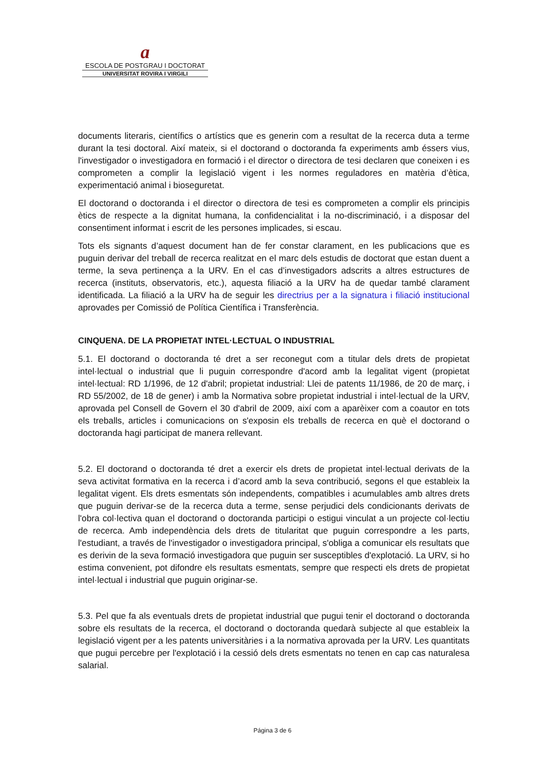a
ESCOLA DE POSTGRAU I DOCTORAT
UNIVERSITAT ROVIRA I VIRGILI
documents literaris, científics o artístics que es generin com a resultat de la recerca duta a terme durant la tesi doctoral. Així mateix, si el doctorand o doctoranda fa experiments amb éssers vius, l'investigador o investigadora en formació i el director o directora de tesi declaren que coneixen i es comprometen a complir la legislació vigent i les normes reguladores en matèria d’ètica, experimentació animal i bioseguretat.
El doctorand o doctoranda i el director o directora de tesi es comprometen a complir els principis ètics de respecte a la dignitat humana, la confidencialitat i la no-discriminació, i a disposar del consentiment informat i escrit de les persones implicades, si escau.
Tots els signants d’aquest document han de fer constar clarament, en les publicacions que es puguin derivar del treball de recerca realitzat en el marc dels estudis de doctorat que estan duent a terme, la seva pertinença a la URV. En el cas d’investigadors adscrits a altres estructures de recerca (instituts, observatoris, etc.), aquesta filiació a la URV ha de quedar també clarament identificada. La filiació a la URV ha de seguir les directrius per a la signatura i filiació institucional aprovades per Comissió de Política Científica i Transferència.
CINQUENA. DE LA PROPIETAT INTEL·LECTUAL O INDUSTRIAL
5.1. El doctorand o doctoranda té dret a ser reconegut com a titular dels drets de propietat intel·lectual o industrial que li puguin correspondre d'acord amb la legalitat vigent (propietat intel·lectual: RD 1/1996, de 12 d'abril; propietat industrial: Llei de patents 11/1986, de 20 de març, i RD 55/2002, de 18 de gener) i amb la Normativa sobre propietat industrial i intel·lectual de la URV, aprovada pel Consell de Govern el 30 d'abril de 2009, així com a aparèixer com a coautor en tots els treballs, articles i comunicacions on s'exposin els treballs de recerca en què el doctorand o doctoranda hagi participat de manera rellevant.
5.2. El doctorand o doctoranda té dret a exercir els drets de propietat intel·lectual derivats de la seva activitat formativa en la recerca i d’acord amb la seva contribució, segons el que estableix la legalitat vigent. Els drets esmentats són independents, compatibles i acumulables amb altres drets que puguin derivar-se de la recerca duta a terme, sense perjudici dels condicionants derivats de l'obra col·lectiva quan el doctorand o doctoranda participi o estigui vinculat a un projecte col·lectiu de recerca. Amb independència dels drets de titularitat que puguin correspondre a les parts, l'estudiant, a través de l'investigador o investigadora principal, s'obliga a comunicar els resultats que es derivin de la seva formació investigadora que puguin ser susceptibles d'explotació. La URV, si ho estima convenient, pot difondre els resultats esmentats, sempre que respecti els drets de propietat intel·lectual i industrial que puguin originar-se.
5.3. Pel que fa als eventuals drets de propietat industrial que pugui tenir el doctorand o doctoranda sobre els resultats de la recerca, el doctorand o doctoranda quedarà subjecte al que estableix la legislació vigent per a les patents universitàries i a la normativa aprovada per la URV. Les quantitats que pugui percebre per l'explotació i la cessió dels drets esmentats no tenen en cap cas naturalesa salarial.
Página 3 de 6